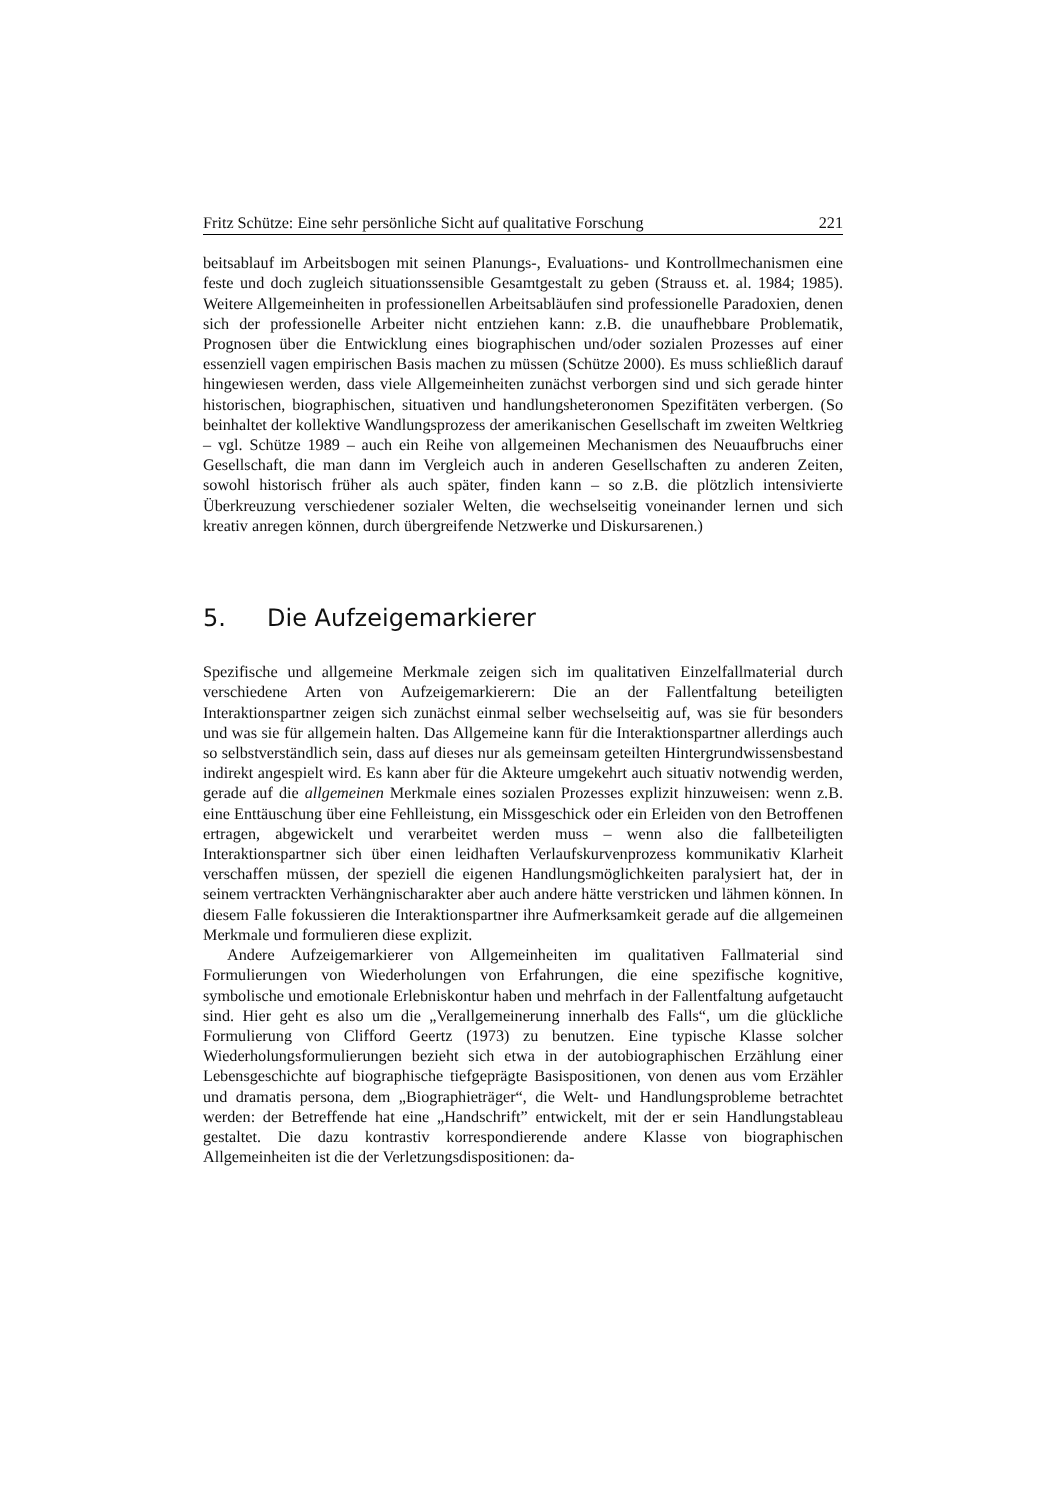Fritz Schütze: Eine sehr persönliche Sicht auf qualitative Forschung 221
beitsablauf im Arbeitsbogen mit seinen Planungs-, Evaluations- und Kontrollmechanismen eine feste und doch zugleich situationssensible Gesamtgestalt zu geben (Strauss et. al. 1984; 1985). Weitere Allgemeinheiten in professionellen Arbeitsabläufen sind professionelle Paradoxien, denen sich der professionelle Arbeiter nicht entziehen kann: z.B. die unaufhebbare Problematik, Prognosen über die Entwicklung eines biographischen und/oder sozialen Prozesses auf einer essenziell vagen empirischen Basis machen zu müssen (Schütze 2000). Es muss schließlich darauf hingewiesen werden, dass viele Allgemeinheiten zunächst verborgen sind und sich gerade hinter historischen, biographischen, situativen und handlungsheteronomen Spezifitäten verbergen. (So beinhaltet der kollektive Wandlungsprozess der amerikanischen Gesellschaft im zweiten Weltkrieg – vgl. Schütze 1989 – auch ein Reihe von allgemeinen Mechanismen des Neuaufbruchs einer Gesellschaft, die man dann im Vergleich auch in anderen Gesellschaften zu anderen Zeiten, sowohl historisch früher als auch später, finden kann – so z.B. die plötzlich intensivierte Überkreuzung verschiedener sozialer Welten, die wechselseitig voneinander lernen und sich kreativ anregen können, durch übergreifende Netzwerke und Diskursarenen.)
5. Die Aufzeigemarkierer
Spezifische und allgemeine Merkmale zeigen sich im qualitativen Einzelfallmaterial durch verschiedene Arten von Aufzeigemarkierern: Die an der Fallentfaltung beteiligten Interaktionspartner zeigen sich zunächst einmal selber wechselseitig auf, was sie für besonders und was sie für allgemein halten. Das Allgemeine kann für die Interaktionspartner allerdings auch so selbstverständlich sein, dass auf dieses nur als gemeinsam geteilten Hintergrundwissensbestand indirekt angespielt wird. Es kann aber für die Akteure umgekehrt auch situativ notwendig werden, gerade auf die allgemeinen Merkmale eines sozialen Prozesses explizit hinzuweisen: wenn z.B. eine Enttäuschung über eine Fehlleistung, ein Missgeschick oder ein Erleiden von den Betroffenen ertragen, abgewickelt und verarbeitet werden muss – wenn also die fallbeteiligten Interaktionspartner sich über einen leidhaften Verlaufskurvenprozess kommunikativ Klarheit verschaffen müssen, der speziell die eigenen Handlungsmöglichkeiten paralysiert hat, der in seinem vertrackten Verhängnischarakter aber auch andere hätte verstricken und lähmen können. In diesem Falle fokussieren die Interaktionspartner ihre Aufmerksamkeit gerade auf die allgemeinen Merkmale und formulieren diese explizit.
Andere Aufzeigemarkierer von Allgemeinheiten im qualitativen Fallmaterial sind Formulierungen von Wiederholungen von Erfahrungen, die eine spezifische kognitive, symbolische und emotionale Erlebniskontur haben und mehrfach in der Fallentfaltung aufgetaucht sind. Hier geht es also um die „Verallgemeinerung innerhalb des Falls“, um die glückliche Formulierung von Clifford Geertz (1973) zu benutzen. Eine typische Klasse solcher Wiederholungsformulierungen bezieht sich etwa in der autobiographischen Erzählung einer Lebensgeschichte auf biographische tiefgeprägte Basispositionen, von denen aus vom Erzähler und dramatis persona, dem „Biographieträger“, die Welt- und Handlungsprobleme betrachtet werden: der Betreffende hat eine „Handschrift” entwickelt, mit der er sein Handlungstableau gestaltet. Die dazu kontrastiv korrespondierende andere Klasse von biographischen Allgemeinheiten ist die der Verletzungsdispositionen: da-